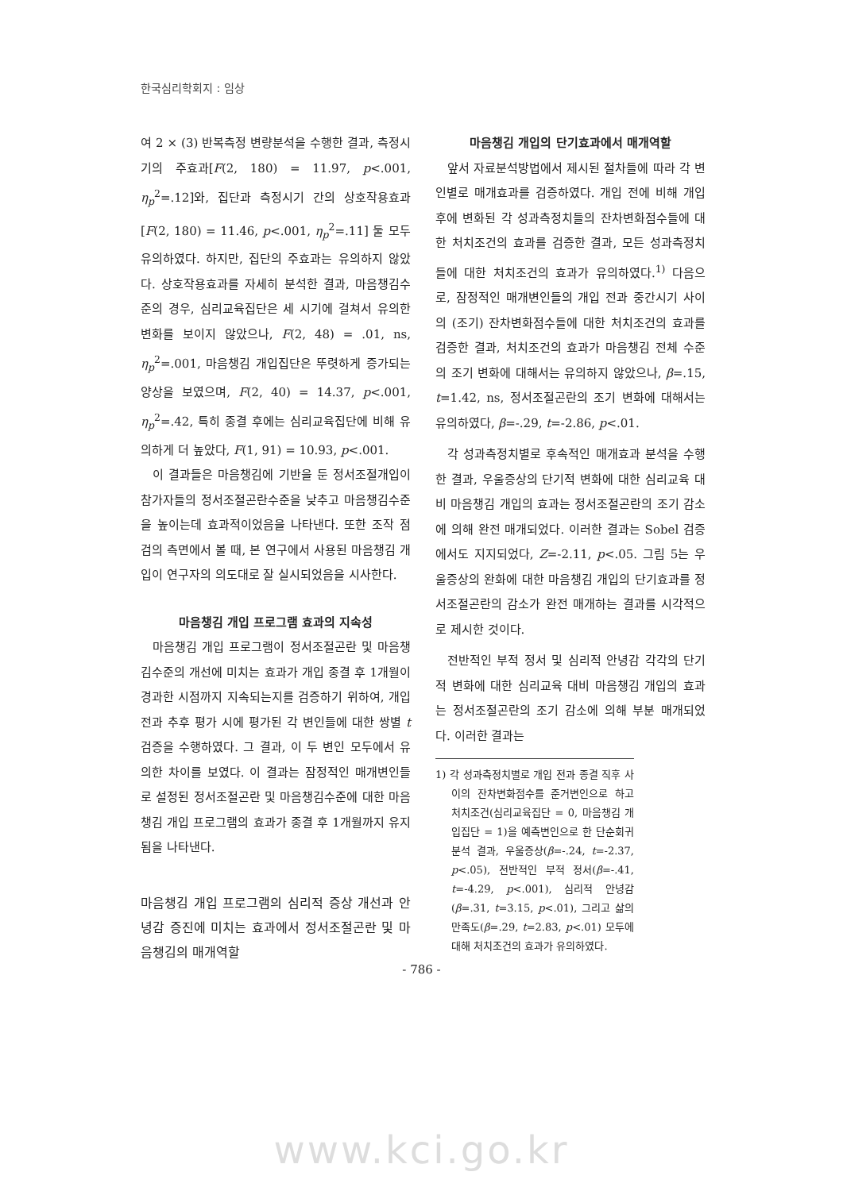한국심리학회지 : 임상
여 2 × (3) 반복측정 변량분석을 수행한 결과, 측정시기의 주효과[F(2, 180) = 11.97, p<.001, η<sub>p</sub><sup>2</sup>=.12]와, 집단과 측정시기 간의 상호작용효과[F(2, 180) = 11.46, p<.001, η<sub>p</sub><sup>2</sup>=.11] 둘 모두 유의하였다. 하지만, 집단의 주효과는 유의하지 않았다. 상호작용효과를 자세히 분석한 결과, 마음챙김수준의 경우, 심리교육집단은 세 시기에 걸쳐서 유의한 변화를 보이지 않았으나, F(2, 48) = .01, ns, η<sub>p</sub><sup>2</sup>=.001, 마음챙김 개입집단은 뚜렷하게 증가되는 양상을 보였으며, F(2, 40) = 14.37, p<.001, η<sub>p</sub><sup>2</sup>=.42, 특히 종결 후에는 심리교육집단에 비해 유의하게 더 높았다, F(1, 91) = 10.93, p<.001.
이 결과들은 마음챙김에 기반을 둔 정서조절개입이 참가자들의 정서조절곤란수준을 낮추고 마음챙김수준을 높이는데 효과적이었음을 나타낸다. 또한 조작 점검의 측면에서 볼 때, 본 연구에서 사용된 마음챙김 개입이 연구자의 의도대로 잘 실시되었음을 시사한다.
마음챙김 개입 프로그램 효과의 지속성
마음챙김 개입 프로그램이 정서조절곤란 및 마음챙김수준의 개선에 미치는 효과가 개입 종결 후 1개월이 경과한 시점까지 지속되는지를 검증하기 위하여, 개입 전과 추후 평가 시에 평가된 각 변인들에 대한 쌍별 t 검증을 수행하였다. 그 결과, 이 두 변인 모두에서 유의한 차이를 보였다. 이 결과는 잠정적인 매개변인들로 설정된 정서조절곤란 및 마음챙김수준에 대한 마음챙김 개입 프로그램의 효과가 종결 후 1개월까지 유지됨을 나타낸다.
마음챙김 개입 프로그램의 심리적 증상 개선과 안녕감 증진에 미치는 효과에서 정서조절곤란 및 마음챙김의 매개역할
마음챙김 개입의 단기효과에서 매개역할
앞서 자료분석방법에서 제시된 절차들에 따라 각 변인별로 매개효과를 검증하였다. 개입 전에 비해 개입 후에 변화된 각 성과측정치들의 잔차변화점수들에 대한 처치조건의 효과를 검증한 결과, 모든 성과측정치들에 대한 처치조건의 효과가 유의하였다.<sup>1)</sup> 다음으로, 잠정적인 매개변인들의 개입 전과 중간시기 사이의 (조기) 잔차변화점수들에 대한 처치조건의 효과를 검증한 결과, 처치조건의 효과가 마음챙김 전체 수준의 조기 변화에 대해서는 유의하지 않았으나, β=.15, t=1.42, ns, 정서조절곤란의 조기 변화에 대해서는 유의하였다, β=-.29, t=-2.86, p<.01.
각 성과측정치별로 후속적인 매개효과 분석을 수행한 결과, 우울증상의 단기적 변화에 대한 심리교육 대비 마음챙김 개입의 효과는 정서조절곤란의 조기 감소에 의해 완전 매개되었다. 이러한 결과는 Sobel 검증에서도 지지되었다, Z=-2.11, p<.05. 그림 5는 우울증상의 완화에 대한 마음챙김 개입의 단기효과를 정서조절곤란의 감소가 완전 매개하는 결과를 시각적으로 제시한 것이다.
전반적인 부적 정서 및 심리적 안녕감 각각의 단기적 변화에 대한 심리교육 대비 마음챙김 개입의 효과는 정서조절곤란의 조기 감소에 의해 부분 매개되었다. 이러한 결과는
1) 각 성과측정치별로 개입 전과 종결 직후 사이의 잔차변화점수를 준거변인으로 하고 처치조건(심리교육집단 = 0, 마음챙김 개입집단 = 1)을 예측변인으로 한 단순회귀분석 결과, 우울증상(β=-.24, t=-2.37, p<.05), 전반적인 부적 정서(β=-.41, t=-4.29, p<.001), 심리적 안녕감(β=.31, t=3.15, p<.01), 그리고 삶의 만족도(β=.29, t=2.83, p<.01) 모두에 대해 처치조건의 효과가 유의하였다.
- 786 -
www.kci.go.kr